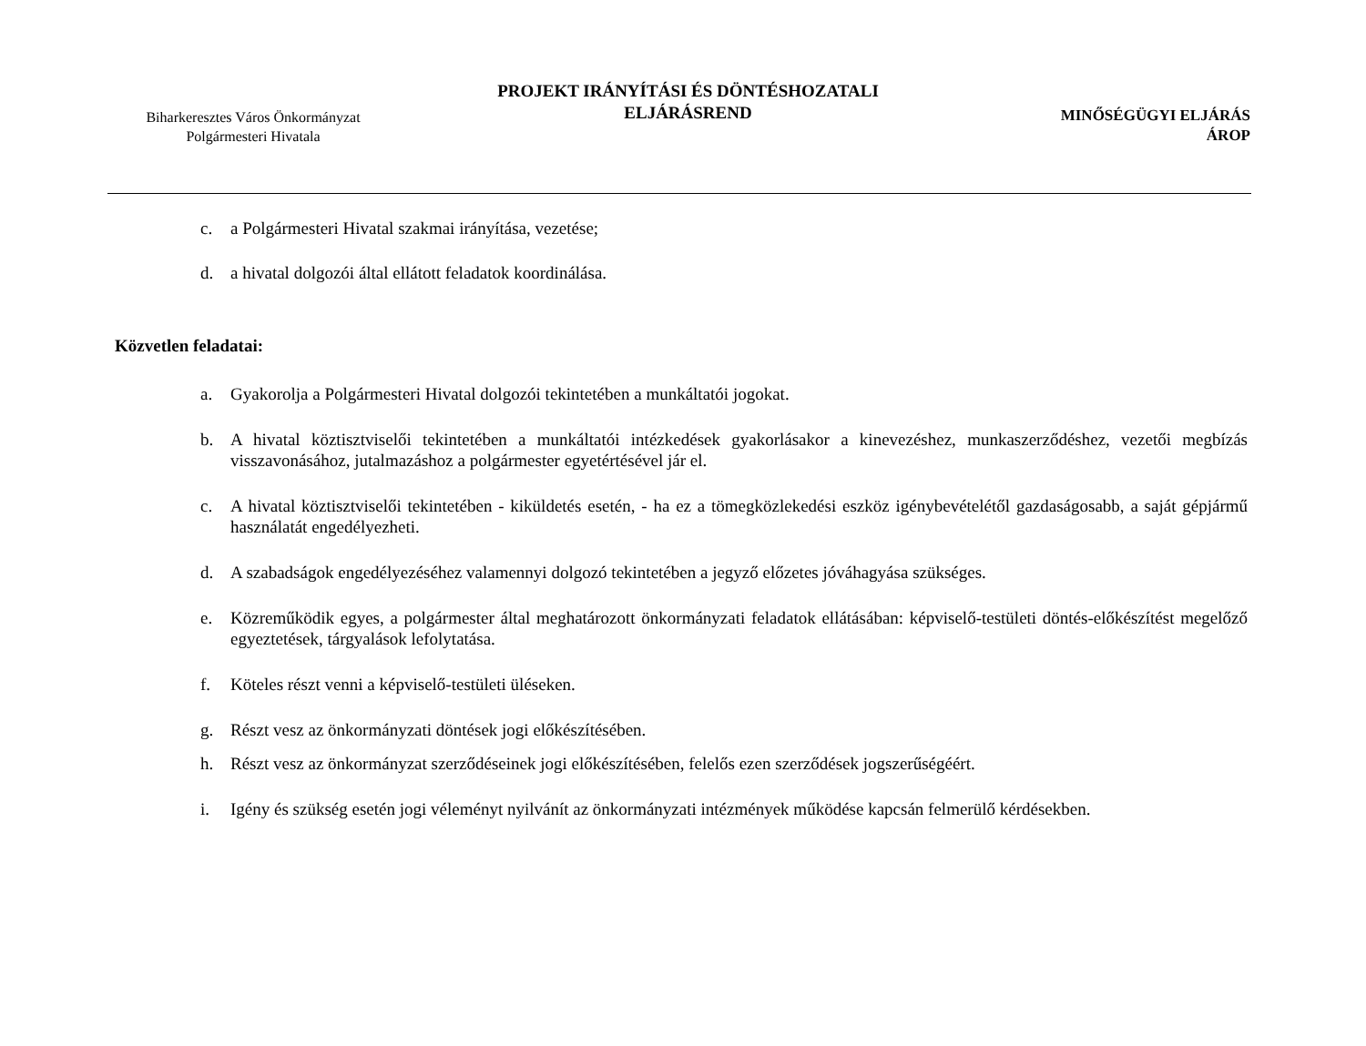Biharkeresztes Város Önkormányzat
Polgármesteri Hivatala
PROJEKT IRÁNYÍTÁSI ÉS DÖNTÉSHOZATALI
ELJÁRÁSREND
MINŐSÉGÜGYI ELJÁRÁS
ÁROP
c. a Polgármesteri Hivatal szakmai irányítása, vezetése;
d. a hivatal dolgozói által ellátott feladatok koordinálása.
Közvetlen feladatai:
a. Gyakorolja a Polgármesteri Hivatal dolgozói tekintetében a munkáltatói jogokat.
b. A hivatal köztisztviselői tekintetében a munkáltatói intézkedések gyakorlásakor a kinevezéshez, munkaszerződéshez, vezetői megbízás visszavonásához, jutalmazáshoz a polgármester egyetértésével jár el.
c. A hivatal köztisztviselői tekintetében - kiküldetés esetén, - ha ez a tömegközlekedési eszköz igénybevételétől gazdaságosabb, a saját gépjármű használatát engedélyezheti.
d. A szabadságok engedélyezéséhez valamennyi dolgozó tekintetében a jegyző előzetes jóváhagyása szükséges.
e. Közreműködik egyes, a polgármester által meghatározott önkormányzati feladatok ellátásában: képviselő-testületi döntés-előkészítést megelőző egyeztetések, tárgyalások lefolytatása.
f. Köteles részt venni a képviselő-testületi üléseken.
g. Részt vesz az önkormányzati döntések jogi előkészítésében.
h. Részt vesz az önkormányzat szerződéseinek jogi előkészítésében, felelős ezen szerződések jogszerűségéért.
i. Igény és szükség esetén jogi véleményt nyilvánít az önkormányzati intézmények működése kapcsán felmerülő kérdésekben.